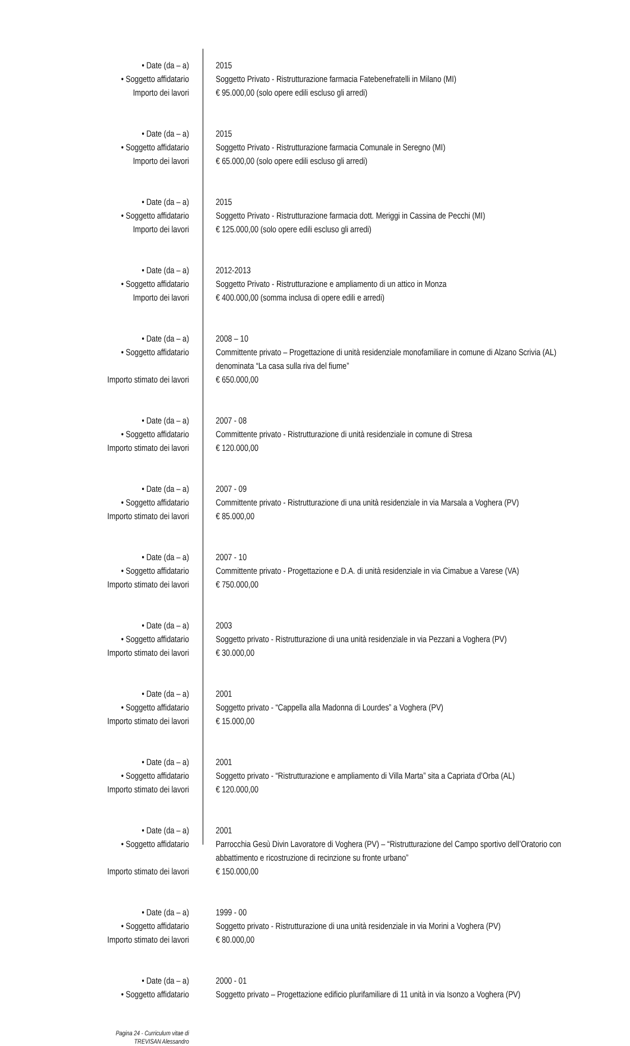| • Date (da – a) | 2015 |
| • Soggetto affidatario | Soggetto Privato - Ristrutturazione farmacia Fatebenefratelli in Milano (MI) |
| Importo dei lavori | € 95.000,00 (solo opere edili escluso gli arredi) |
| • Date (da – a) | 2015 |
| • Soggetto affidatario | Soggetto Privato - Ristrutturazione farmacia Comunale in Seregno (MI) |
| Importo dei lavori | € 65.000,00 (solo opere edili escluso gli arredi) |
| • Date (da – a) | 2015 |
| • Soggetto affidatario | Soggetto Privato - Ristrutturazione farmacia dott. Meriggi in Cassina de Pecchi (MI) |
| Importo dei lavori | € 125.000,00 (solo opere edili escluso gli arredi) |
| • Date (da – a) | 2012-2013 |
| • Soggetto affidatario | Soggetto Privato - Ristrutturazione e ampliamento di un attico in Monza |
| Importo dei lavori | € 400.000,00 (somma inclusa di opere edili e arredi) |
| • Date (da – a) | 2008 – 10 |
| • Soggetto affidatario | Committente privato – Progettazione di unità residenziale monofamiliare in comune di Alzano Scrivia (AL) denominata “La casa sulla riva del fiume” |
| Importo stimato dei lavori | € 650.000,00 |
| • Date (da – a) | 2007 - 08 |
| • Soggetto affidatario | Committente privato - Ristrutturazione di unità residenziale in comune di Stresa |
| Importo stimato dei lavori | € 120.000,00 |
| • Date (da – a) | 2007 - 09 |
| • Soggetto affidatario | Committente privato - Ristrutturazione di una unità residenziale in via Marsala a Voghera (PV) |
| Importo stimato dei lavori | € 85.000,00 |
| • Date (da – a) | 2007 - 10 |
| • Soggetto affidatario | Committente privato - Progettazione e D.A. di unità residenziale in via Cimabue a Varese (VA) |
| Importo stimato dei lavori | € 750.000,00 |
| • Date (da – a) | 2003 |
| • Soggetto affidatario | Soggetto privato - Ristrutturazione di una unità residenziale in via Pezzani a Voghera (PV) |
| Importo stimato dei lavori | € 30.000,00 |
| • Date (da – a) | 2001 |
| • Soggetto affidatario | Soggetto privato - “Cappella alla Madonna di Lourdes” a Voghera (PV) |
| Importo stimato dei lavori | € 15.000,00 |
| • Date (da – a) | 2001 |
| • Soggetto affidatario | Soggetto privato - “Ristrutturazione e ampliamento di Villa Marta” sita a Capriata d’Orba (AL) |
| Importo stimato dei lavori | € 120.000,00 |
| • Date (da – a) | 2001 |
| • Soggetto affidatario | Parrocchia Gesù Divin Lavoratore di Voghera (PV) – “Ristrutturazione del Campo sportivo dell’Oratorio con abbattimento e ricostruzione di recinzione su fronte urbano” |
| Importo stimato dei lavori | € 150.000,00 |
| • Date (da – a) | 1999 - 00 |
| • Soggetto affidatario | Soggetto privato - Ristrutturazione di una unità residenziale in via Morini a Voghera (PV) |
| Importo stimato dei lavori | € 80.000,00 |
| • Date (da – a) | 2000 - 01 |
| • Soggetto affidatario | Soggetto privato – Progettazione edificio plurifamiliare di 11 unità in via Isonzo a Voghera (PV) |
| Pagina 24 - Curriculum vitae di TREVISAN Alessandro | |